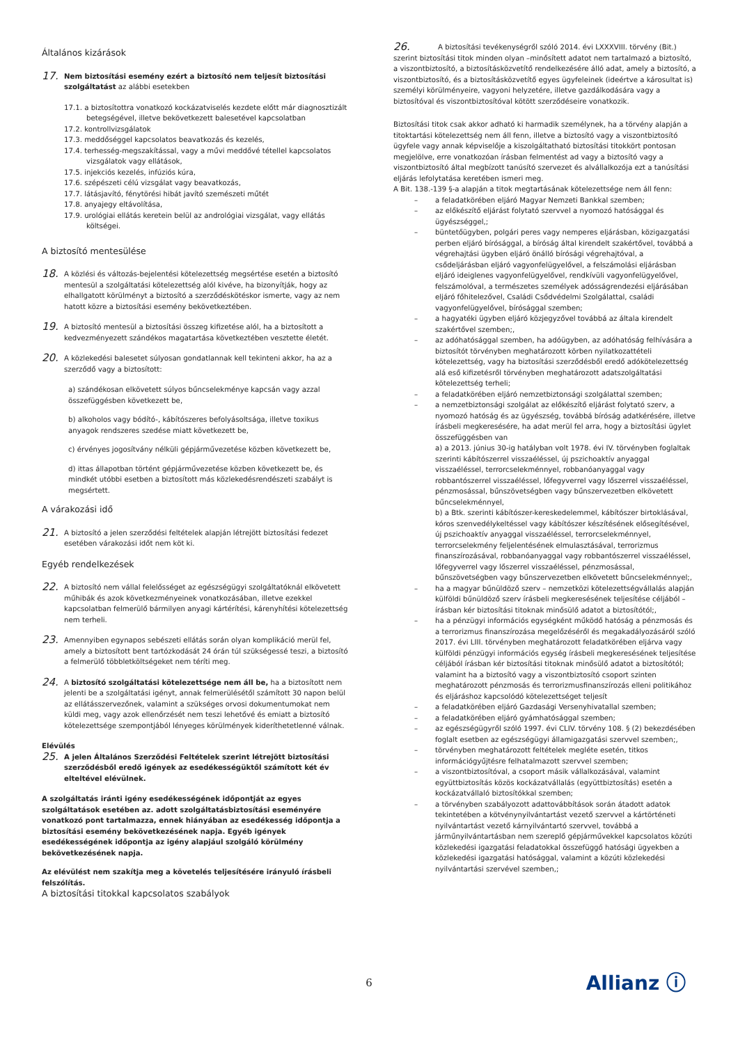Általános kizárások
17.
Nem biztosítási esemény ezért a biztosító nem teljesít biztosítási szolgáltatást az alábbi esetekben
17.1. a biztosítottra vonatkozó kockázatviselés kezdete előtt már diagnosztizált betegségével, illetve bekövetkezett balesetével kapcsolatban
17.2. kontrollvizsgálatok
17.3. meddőséggel kapcsolatos beavatkozás és kezelés,
17.4. terhesség-megszakítással, vagy a művi meddővé tétellel kapcsolatos vizsgálatok vagy ellátások,
17.5. injekciós kezelés, infúziós kúra,
17.6. szépészeti célú vizsgálat vagy beavatkozás,
17.7. látásjavító, fénytörési hibát javító szemészeti műtét
17.8. anyajegy eltávolítása,
17.9. urológiai ellátás keretein belül az andrológiai vizsgálat, vagy ellátás költségei.
A biztosító mentesülése
18.
A közlési és változás-bejelentési kötelezettség megsértése esetén a biztosító mentesül a szolgáltatási kötelezettség alól kivéve, ha bizonyítják, hogy az elhallgatott körülményt a biztosító a szerződéskötéskor ismerte, vagy az nem hatott közre a biztosítási esemény bekövetkeztében.
19.
A biztosító mentesül a biztosítási összeg kifizetése alól, ha a biztosított a kedvezményezett szándékos magatartása következtében vesztette életét.
20.
A közlekedési balesetet súlyosan gondatlannak kell tekinteni akkor, ha az a szerződő vagy a biztosított:
a) szándékosan elkövetett súlyos bűncselekménye kapcsán vagy azzal összefüggésben következett be,
b) alkoholos vagy bódító-, kábítószeres befolyásoltsága, illetve toxikus anyagok rendszeres szedése miatt következett be,
c) érvényes jogosítvány nélküli gépjárművezetése közben következett be,
d) ittas állapotban történt gépjárművezetése közben következett be, és mindkét utóbbi esetben a biztosított más közlekedésrendészeti szabályt is megsértett.
A várakozási idő
21.
A biztosító a jelen szerződési feltételek alapján létrejött biztosítási fedezet esetében várakozási időt nem köt ki.
Egyéb rendelkezések
22.
A biztosító nem vállal felelősséget az egészségügyi szolgáltatóknál elkövetett műhibák és azok következményeinek vonatkozásában, illetve ezekkel kapcsolatban felmerülő bármilyen anyagi kártérítési, kárenyhítési kötelezettség nem terheli.
23.
Amennyiben egynapos sebészeti ellátás során olyan komplikáció merül fel, amely a biztosított bent tartózkodását 24 órán túl szükségessé teszi, a biztosító a felmerülő többletköltségeket nem téríti meg.
24.
A biztosító szolgáltatási kötelezettsége nem áll be, ha a biztosított nem jelenti be a szolgáltatási igényt, annak felmerülésétől számított 30 napon belül az ellátásszervezőnek, valamint a szükséges orvosi dokumentumokat nem küldi meg, vagy azok ellenőrzését nem teszi lehetővé és emiatt a biztosító kötelezettsége szempontjából lényeges körülmények kideríthetetlenné válnak.
Elévülés
25.
A jelen Általános Szerződési Feltételek szerint létrejött biztosítási szerződésből eredő igények az esedékességüktől számított két év elteltével elévülnek.
A szolgáltatás iránti igény esedékességének időpontját az egyes szolgáltatások esetében az. adott szolgáltatásbiztosítási eseményére vonatkozó pont tartalmazza, ennek hiányában az esedékesség időpontja a biztosítási esemény bekövetkezésének napja. Egyéb igények esedékességének időpontja az igény alapjául szolgáló körülmény bekövetkezésének napja.
Az elévülést nem szakítja meg a követelés teljesítésére irányuló írásbeli felszólítás.
A biztosítási titokkal kapcsolatos szabályok
26. A biztosítási tevékenységről szóló 2014. évi LXXXVIII. törvény (Bit.)
szerint biztosítási titok minden olyan –minősített adatot nem tartalmazó a biztosító, a viszontbiztosító, a biztosításközvetítő rendelkezésére álló adat, amely a biztosító, a viszontbiztosító, és a biztosításközvetítő egyes ügyfeleinek (ideértve a károsultat is) személyi körülményeire, vagyoni helyzetére, illetve gazdálkodására vagy a biztosítóval és viszontbiztosítóval kötött szerződéseire vonatkozik.
Biztosítási titok csak akkor adható ki harmadik személynek, ha a törvény alapján a titoktartási kötelezettség nem áll fenn, illetve a biztosító vagy a viszontbiztosító ügyfele vagy annak képviselője a kiszolgáltatható biztosítási titokkört pontosan megjelölve, erre vonatkozóan írásban felmentést ad vagy a biztosító vagy a viszontbiztosító által megbízott tanúsító szervezet és alvállalkozója ezt a tanúsítási eljárás lefolytatása keretében ismeri meg.
A Bit. 138.-139 §-a alapján a titok megtartásának kötelezettsége nem áll fenn:
– a feladatkörében eljáró Magyar Nemzeti Bankkal szemben;
– az előkészítő eljárást folytató szervvel a nyomozó hatósággal és ügyészséggel,;
– büntetőügyben, polgári peres vagy nemperes eljárásban, közigazgatási perben eljáró bírósággal, a bíróság által kirendelt szakértővel, továbbá a végrehajtási ügyben eljáró önálló bírósági végrehajtóval, a csődeljárásban eljáró vagyonfelügyelővel, a felszámolási eljárásban eljáró ideiglenes vagyonfelügyelővel, rendkívüli vagyonfelügyelővel, felszámolóval, a természetes személyek adósságrendezési eljárásában eljáró főhitelezővel, Családi Csődvédelmi Szolgálattal, családi vagyonfelügyelővel, bírósággal szemben;
– a hagyatéki ügyben eljáró közjegyzővel továbbá az általa kirendelt szakértővel szemben;,
– az adóhatósággal szemben, ha adóügyben, az adóhatóság felhívására a biztosítót törvényben meghatározott körben nyilatkozattételi kötelezettség, vagy ha biztosítási szerződésből eredő adókötelezettség alá eső kifizetésről törvényben meghatározott adatszolgáltatási kötelezettség terheli;
– a feladatkörében eljáró nemzetbiztonsági szolgálattal szemben;
– a nemzetbiztonsági szolgálat az előkészítő eljárást folytató szerv, a nyomozó hatóság és az ügyészség, továbbá bíróság adatkérésére, illetve írásbeli megkeresésére, ha adat merül fel arra, hogy a biztosítási ügylet összefüggésben van
a) a 2013. június 30-ig hatályban volt 1978. évi IV. törvényben foglaltak szerinti kábítószerrel visszaéléssel, új pszichoaktív anyaggal visszaéléssel, terrorcselekménnyel, robbanóanyaggal vagy robbantószerrel visszaéléssel, lőfegyverrel vagy lőszerrel visszaéléssel, pénzmosással, bűnszövetségben vagy bűnszervezetben elkövetett bűncselekménnyel,
b) a Btk. szerinti kábítószer-kereskedelemmel, kábítószer birtoklásával, kóros szenvedélykeltéssel vagy kábítószer készítésének elősegítésével, új pszichoaktív anyaggal visszaéléssel, terrorcselekménnyel, terrorcselekmény feljelentésének elmulasztásával, terrorizmus finanszírozásával, robbanóanyaggal vagy robbantószerrel visszaéléssel, lőfegyverrel vagy lőszerrel visszaéléssel, pénzmosással, bűnszövetségben vagy bűnszervezetben elkövetett bűncselekménnyel;,
– ha a magyar bűnüldöző szerv – nemzetközi kötelezettségvállalás alapján külföldi bűnüldöző szerv írásbeli megkeresésének teljesítése céljából – írásban kér biztosítási titoknak minősülő adatot a biztosítótól;,
– ha a pénzügyi információs egységként működő hatóság a pénzmosás és a terrorizmus finanszírozása megelőzéséről és megakadályozásáról szóló 2017. évi LIII. törvényben meghatározott feladatkörében eljárva vagy külföldi pénzügyi információs egység írásbeli megkeresésének teljesítése céljából írásban kér biztosítási titoknak minősülő adatot a biztosítótól; valamint ha a biztosító vagy a viszontbiztosító csoport szinten meghatározott pénzmosás és terrorizmusfinanszírozás elleni politikához és eljáráshoz kapcsolódó kötelezettséget teljesít
– a feladatkörében eljáró Gazdasági Versenyhivatallal szemben;
– a feladatkörében eljáró gyámhatósággal szemben;
– az egészségügyről szóló 1997. évi CLIV. törvény 108. § (2) bekezdésében foglalt esetben az egészségügyi államigazgatási szervvel szemben;,
– törvényben meghatározott feltételek megléte esetén, titkos információgyűjtésre felhatalmazott szervvel szemben;
– a viszontbiztosítóval, a csoport másik vállalkozásával, valamint együttbiztosítás közös kockázatvállalás (együttbiztosítás) esetén a kockázatvállaló biztosítókkal szemben;
– a törvényben szabályozott adattovábbítások során átadott adatok tekintetében a kötvénynyilvántartást vezető szervvel a kártörténeti nyilvántartást vezető kárnyilvántartó szervvel, továbbá a járműnyilvántartásban nem szereplő gépjárművekkel kapcsolatos közúti közlekedési igazgatási feladatokkal összefüggő hatósági ügyekben a közlekedési igazgatási hatósággal, valamint a közúti közlekedési nyilvántartási szervével szemben,;
6 Allianz ⓘ